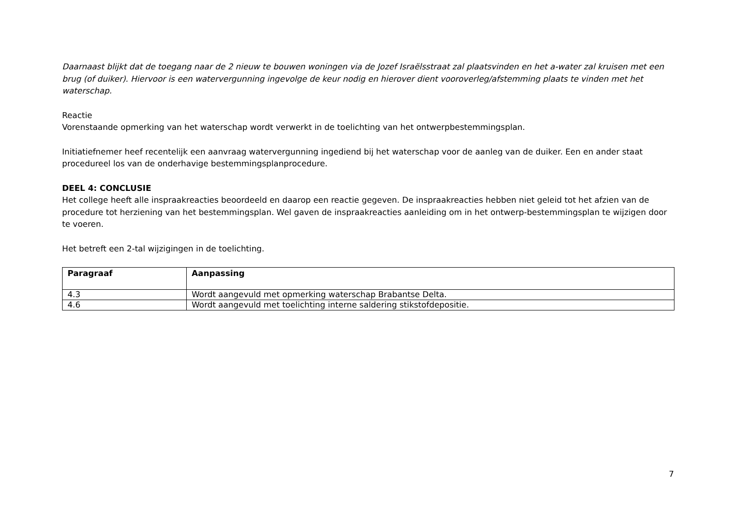Daarnaast blijkt dat de toegang naar de 2 nieuw te bouwen woningen via de Jozef Israëlsstraat zal plaatsvinden en het a-water zal kruisen met een brug (of duiker). Hiervoor is een watervergunning ingevolge de keur nodig en hierover dient vooroverleg/afstemming plaats te vinden met het waterschap.
Reactie
Vorenstaande opmerking van het waterschap wordt verwerkt in de toelichting van het ontwerpbestemmingsplan.
Initiatiefnemer heef recentelijk een aanvraag watervergunning ingediend bij het waterschap voor de aanleg van de duiker. Een en ander staat procedureel los van de onderhavige bestemmingsplanprocedure.
DEEL 4: CONCLUSIE
Het college heeft alle inspraakreacties beoordeeld en daarop een reactie gegeven. De inspraakreacties hebben niet geleid tot het afzien van de procedure tot herziening van het bestemmingsplan. Wel gaven de inspraakreacties aanleiding om in het ontwerp-bestemmingsplan te wijzigen door te voeren.
Het betreft een 2-tal wijzigingen in de toelichting.
| Paragraaf | Aanpassing |
| --- | --- |
| 4.3 | Wordt aangevuld met opmerking waterschap Brabantse Delta. |
| 4.6 | Wordt aangevuld met toelichting interne saldering stikstofdepositie. |
7